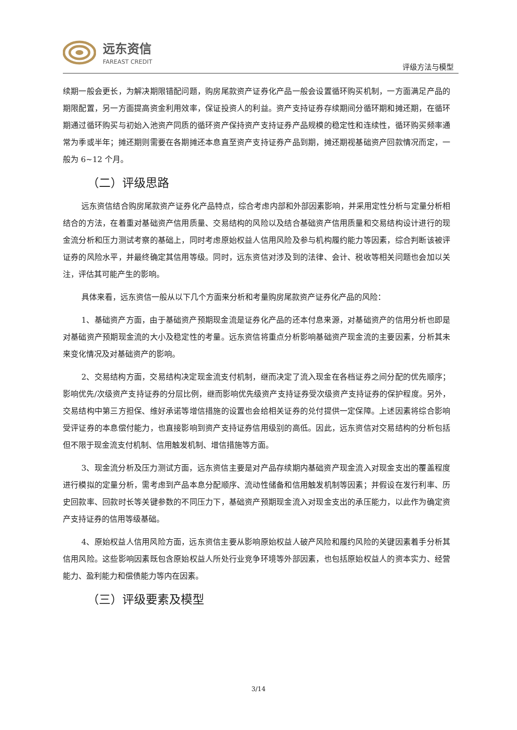远东资信
FAREAST CREDIT
评级方法与模型
续期一般会更长，为解决期限错配问题，购房尾款资产证券化产品一般会设置循环购买机制，一方面满足产品的期限配置，另一方面提高资金利用效率，保证投资人的利益。资产支持证券存续期间分循环期和摊还期，在循环期通过循环购买与初始入池资产同质的循环资产保持资产支持证券产品规模的稳定性和连续性，循环购买频率通常为季或半年；摊还期则需要在各期摊还本息直至资产支持证券产品到期，摊还期视基础资产回款情况而定，一般为 6~12 个月。
（二）评级思路
远东资信结合购房尾款资产证券化产品特点，综合考虑内部和外部因素影响，并采用定性分析与定量分析相结合的方法，在着重对基础资产信用质量、交易结构的风险以及结合基础资产信用质量和交易结构设计进行的现金流分析和压力测试考察的基础上，同时考虑原始权益人信用风险及参与机构履约能力等因素，综合判断该被评证券的风险水平，并最终确定其信用等级。同时，远东资信对涉及到的法律、会计、税收等相关问题也会加以关注，评估其可能产生的影响。
具体来看，远东资信一般从以下几个方面来分析和考量购房尾款资产证券化产品的风险：
1、基础资产方面，由于基础资产预期现金流是证券化产品的还本付息来源，对基础资产的信用分析也即是对基础资产预期现金流的大小及稳定性的考量。远东资信将重点分析影响基础资产现金流的主要因素，分析其未来变化情况及对基础资产的影响。
2、交易结构方面，交易结构决定现金流支付机制，继而决定了流入现金在各档证券之间分配的优先顺序；影响优先/次级资产支持证券的分层比例，继而影响优先级资产支持证券受次级资产支持证券的保护程度。另外，交易结构中第三方担保、维好承诺等增信措施的设置也会给相关证券的兑付提供一定保障。上述因素将综合影响受评证券的本息偿付能力，也直接影响到资产支持证券信用级别的高低。因此，远东资信对交易结构的分析包括但不限于现金流支付机制、信用触发机制、增信措施等方面。
3、现金流分析及压力测试方面，远东资信主要是对产品存续期内基础资产现金流入对现金支出的覆盖程度进行模拟的定量分析，需考虑到产品本息分配顺序、流动性储备和信用触发机制等因素；并假设在发行利率、历史回款率、回款时长等关键参数的不同压力下，基础资产预期现金流入对现金支出的承压能力，以此作为确定资产支持证券的信用等级基础。
4、原始权益人信用风险方面，远东资信主要从影响原始权益人破产风险和履约风险的关键因素着手分析其信用风险。这些影响因素既包含原始权益人所处行业竞争环境等外部因素，也包括原始权益人的资本实力、经营能力、盈利能力和偿债能力等内在因素。
（三）评级要素及模型
3/14